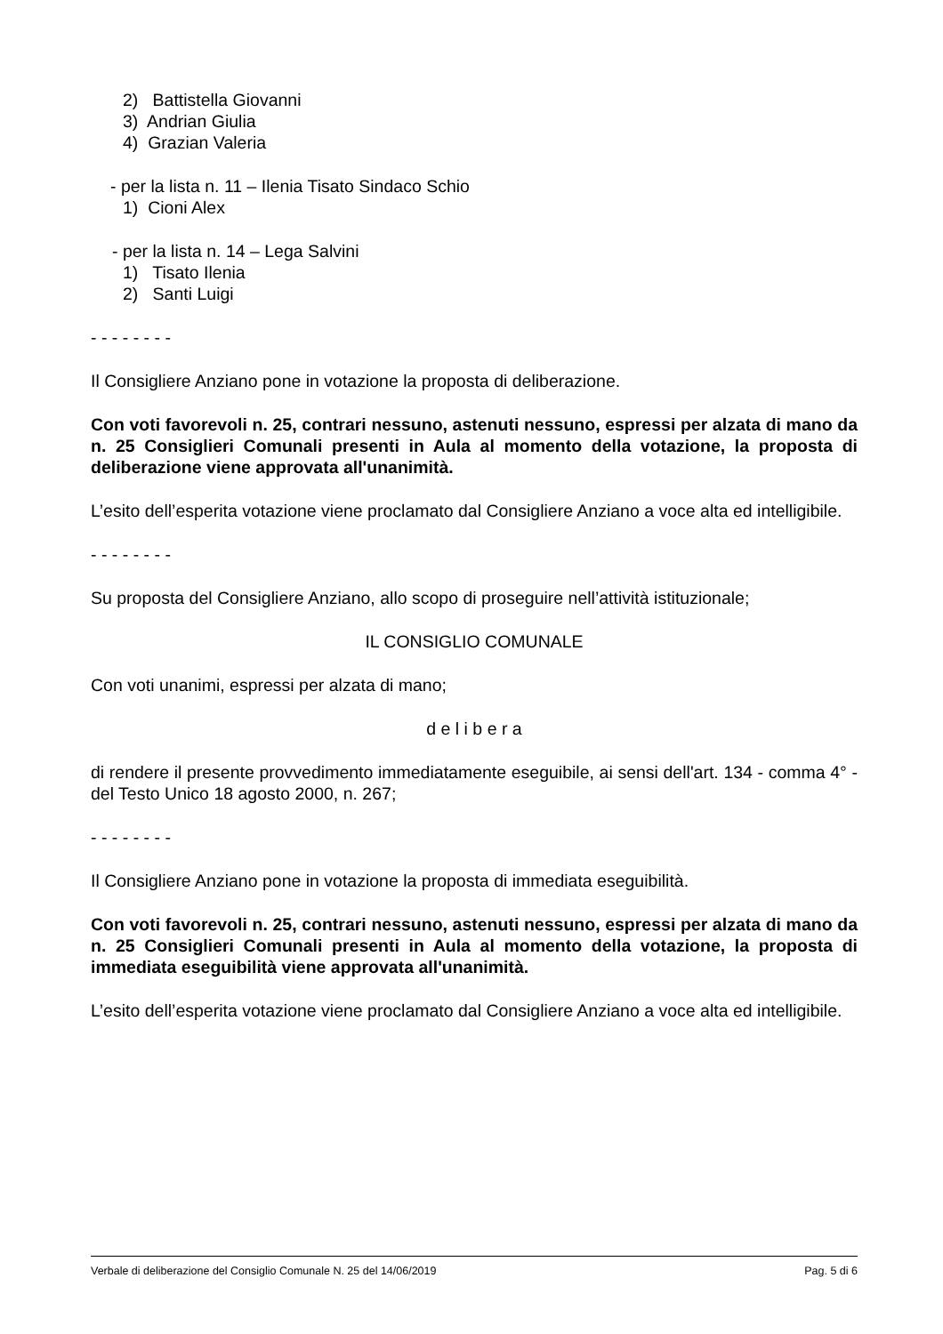2) Battistella Giovanni
3) Andrian Giulia
4) Grazian Valeria
- per la lista n. 11 – Ilenia Tisato Sindaco Schio
1) Cioni Alex
- per la lista n. 14 – Lega Salvini
1) Tisato Ilenia
2) Santi Luigi
- - - - - - - -
Il Consigliere Anziano pone in votazione la proposta di deliberazione.
Con voti favorevoli n. 25, contrari nessuno, astenuti nessuno, espressi per alzata di mano da n. 25 Consiglieri Comunali presenti in Aula al momento della votazione, la proposta di deliberazione viene approvata all'unanimità.
L’esito dell’esperita votazione viene proclamato dal Consigliere Anziano a voce alta ed intelligibile.
- - - - - - - -
Su proposta del Consigliere Anziano, allo scopo di proseguire nell’attività istituzionale;
IL CONSIGLIO COMUNALE
Con voti unanimi, espressi per alzata di mano;
d e l i b e r a
di rendere il presente provvedimento immediatamente eseguibile, ai sensi dell'art. 134 - comma 4° - del Testo Unico 18 agosto 2000, n. 267;
- - - - - - - -
Il Consigliere Anziano pone in votazione la proposta di immediata eseguibilità.
Con voti favorevoli n. 25, contrari nessuno, astenuti nessuno, espressi per alzata di mano da n. 25 Consiglieri Comunali presenti in Aula al momento della votazione, la proposta di immediata eseguibilità viene approvata all'unanimità.
L’esito dell’esperita votazione viene proclamato dal Consigliere Anziano a voce alta ed intelligibile.
Verbale di deliberazione del Consiglio Comunale N. 25 del 14/06/2019 Pag. 5 di 6